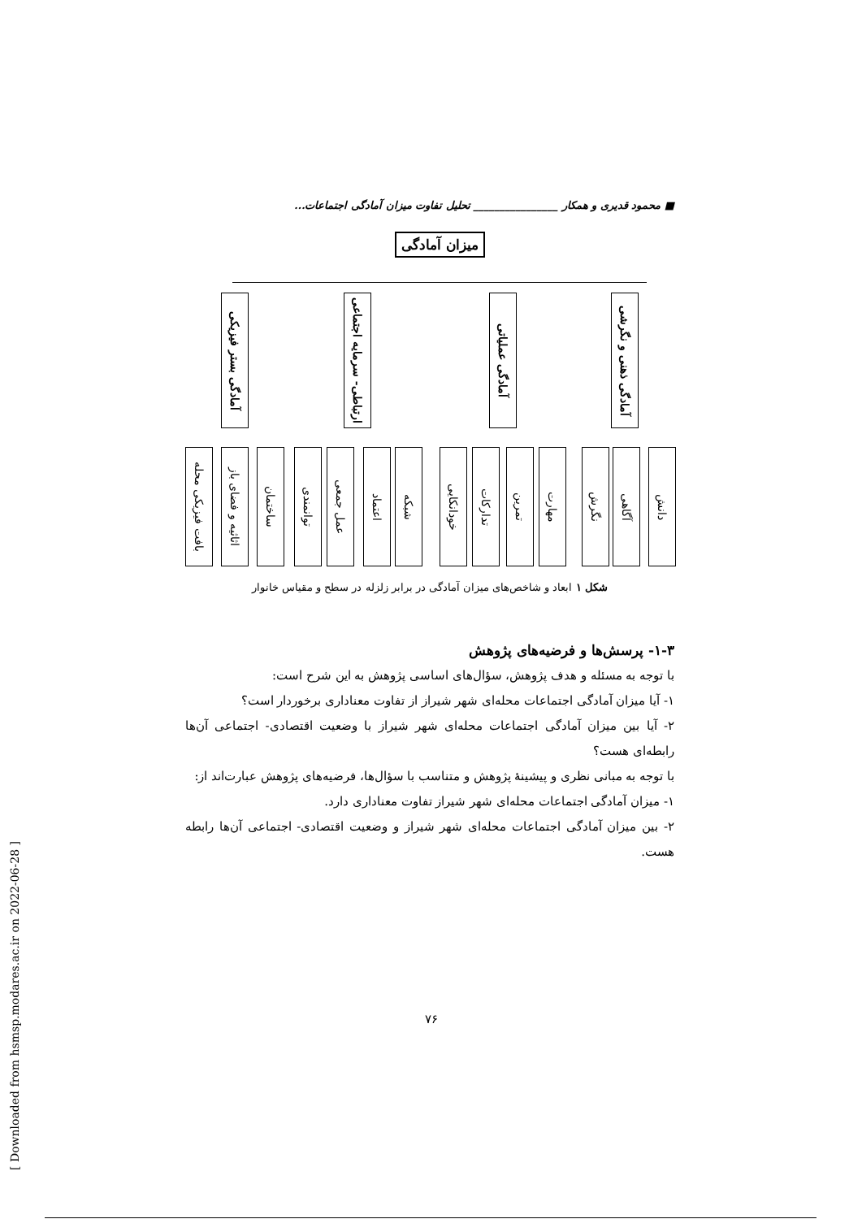■ محمود قدیری و همکار ________________ تحلیل تفاوت میزان آمادگی اجتماعات...
میزان آمادگی
آمادگی بستر فیزیکی
ارتباطی- سرمایه اجتماعی
آمادگی عملیاتی
آمادگی ذهنی و نگرشی
بافت فیزیکی محله
اثاثیه و فضای باز
ساختمان
توانمندی
عمل جمعی
اعتماد
شبکه
خودانکایی
تدارکات
تمرین
مهارت
نگرش
آگاهی
دانش
شکل ۱ ابعاد و شاخص‌های میزان آمادگی در برابر زلزله در سطح و مقیاس خانوار
۱-۳- پرسش‌ها و فرضیه‌های پژوهش
با توجه به مسئله و هدف پژوهش، سؤال‌های اساسی پژوهش به این شرح است:
۱- آیا میزان آمادگی اجتماعات محله‌ای شهر شیراز از تفاوت معناداری برخوردار است؟
۲- آیا بین میزان آمادگی اجتماعات محله‌ای شهر شیراز با وضعیت اقتصادی- اجتماعی آن‌ها رابطه‌ای هست؟
با توجه به مبانی نظری و پیشینهٔ پژوهش و متناسب با سؤال‌ها، فرضیه‌های پژوهش عبارت‌اند از:
۱- میزان آمادگی اجتماعات محله‌ای شهر شیراز تفاوت معناداری دارد.
۲- بین میزان آمادگی اجتماعات محله‌ای شهر شیراز و وضعیت اقتصادی- اجتماعی آن‌ها رابطه هست.
[ Downloaded from hsmsp.modares.ac.ir on 2022-06-28 ]
۷۶